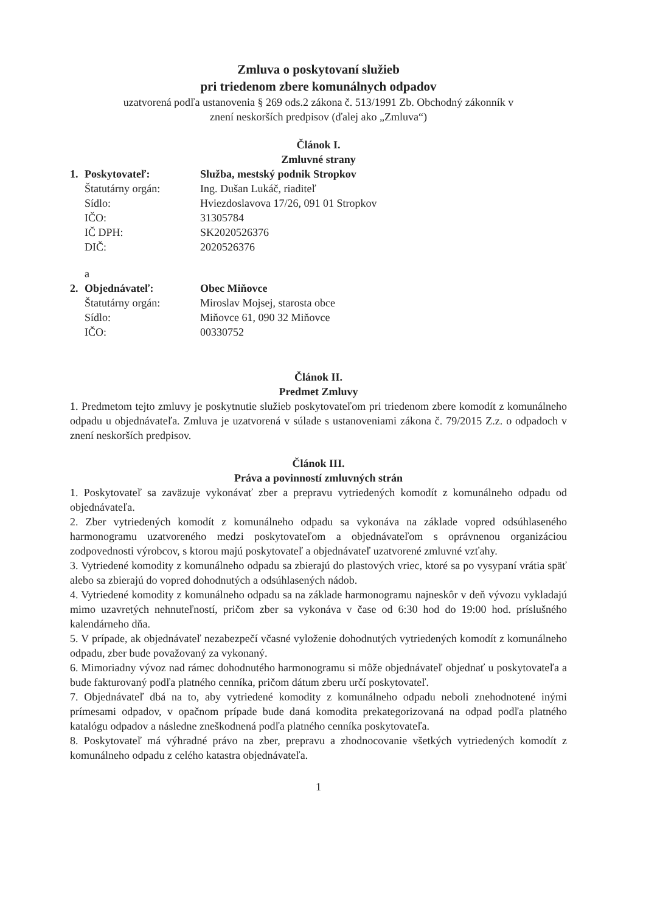Zmluva o poskytovaní služieb
pri triedenom zbere komunálnych odpadov
uzatvorená podľa ustanovenia § 269 ods.2 zákona č. 513/1991 Zb. Obchodný zákonník v
znení neskorších predpisov (ďalej ako „Zmluva“)
Článok I.
Zmluvné strany
| 1. | Poskytovateľ: | Služba, mestský podnik Stropkov |
| | Štatutárny orgán: | Ing. Dušan Lukáč, riaditeľ |
| | Sídlo: | Hviezdoslavova 17/26, 091 01 Stropkov |
| | IČO: | 31305784 |
| | IČ DPH: | SK2020526376 |
| | DIČ: | 2020526376 |
| | a | |
| 2. | Objednávateľ: | Obec Miňovce |
| | Štatutárny orgán: | Miroslav Mojsej, starosta obce |
| | Sídlo: | Miňovce 61, 090 32 Miňovce |
| | IČO: | 00330752 |
Článok II.
Predmet Zmluvy
1. Predmetom tejto zmluvy je poskytnutie služieb poskytovateľom pri triedenom zbere komodít z komunálneho odpadu u objednávateľa. Zmluva je uzatvorená v súlade s ustanoveniami zákona č. 79/2015 Z.z. o odpadoch v znení neskorších predpisov.
Článok III.
Práva a povinností zmluvných strán
1. Poskytovateľ sa zaväzuje vykonávať zber a prepravu vytriedených komodít z komunálneho odpadu od objednávateľa.
2. Zber vytriedených komodít z komunálneho odpadu sa vykonáva na základe vopred odsúhlaseného harmonogramu uzatvoreného medzi poskytovateľom a objednávateľom s oprávnenou organizáciou zodpovednosti výrobcov, s ktorou majú poskytovateľ a objednávateľ uzatvorené zmluvné vzťahy.
3. Vytriedené komodity z komunálneho odpadu sa zbierajú do plastových vriec, ktoré sa po vysypaní vrátia späť alebo sa zbierajú do vopred dohodnutých a odsúhlasených nádob.
4. Vytriedené komodity z komunálneho odpadu sa na základe harmonogramu najneskôr v deň vývozu vykladajú mimo uzavretých nehnuteľností, pričom zber sa vykonáva v čase od 6:30 hod do 19:00 hod. príslušného kalendárneho dňa.
5. V prípade, ak objednávateľ nezabezpečí včasné vyloženie dohodnutých vytriedených komodít z komunálneho odpadu, zber bude považovaný za vykonaný.
6. Mimoriadny vývoz nad rámec dohodnutého harmonogramu si môže objednávateľ objednať u poskytovateľa a bude fakturovaný podľa platného cenníka, pričom dátum zberu určí poskytovateľ.
7. Objednávateľ dbá na to, aby vytriedené komodity z komunálneho odpadu neboli znehodnotené inými prímesami odpadov, v opačnom prípade bude daná komodita prekategorizovaná na odpad podľa platného katalógu odpadov a následne zneškodnená podľa platného cenníka poskytovateľa.
8. Poskytovateľ má výhradné právo na zber, prepravu a zhodnocovanie všetkých vytriedených komodít z komunálneho odpadu z celého katastra objednávateľa.
1